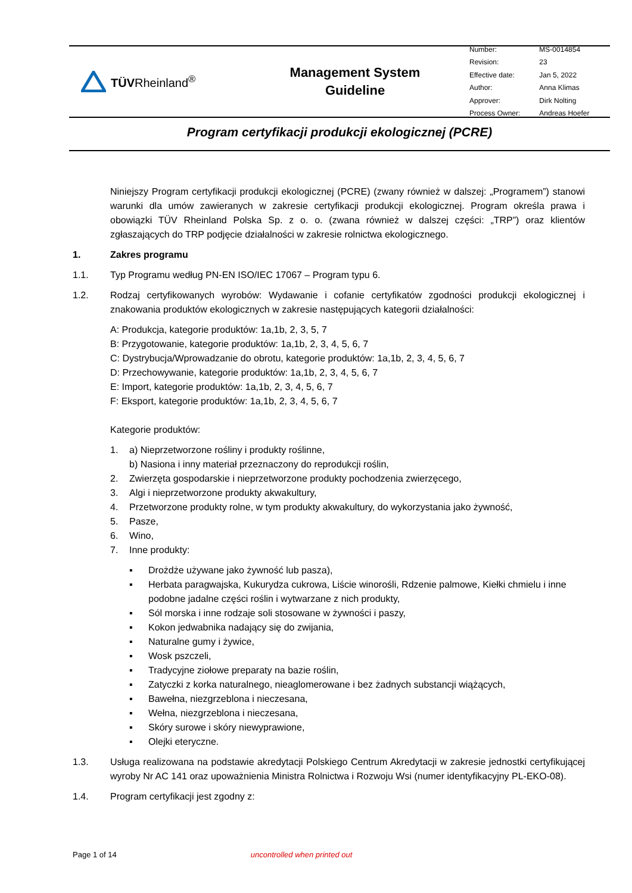TÜVRheinland<sup>®</sup>
Management System
Guideline
| Number: | MS-0014854 |
| Revision: | 23 |
| Effective date: | Jan 5, 2022 |
| Author: | Anna Klimas |
| Approver: | Dirk Nolting |
| Process Owner: | Andreas Hoefer |
Program certyfikacji produkcji ekologicznej (PCRE)
Niniejszy Program certyfikacji produkcji ekologicznej (PCRE) (zwany również w dalszej: „Programem”) stanowi warunki dla umów zawieranych w zakresie certyfikacji produkcji ekologicznej. Program określa prawa i obowiązki TÜV Rheinland Polska Sp. z o. o. (zwana również w dalszej części: „TRP”) oraz klientów zgłaszających do TRP podjęcie działalności w zakresie rolnictwa ekologicznego.
1. Zakres programu
1.1. Typ Programu według PN-EN ISO/IEC 17067 – Program typu 6.
1.2. Rodzaj certyfikowanych wyrobów: Wydawanie i cofanie certyfikatów zgodności produkcji ekologicznej i znakowania produktów ekologicznych w zakresie następujących kategorii działalności:
A: Produkcja, kategorie produktów: 1a,1b, 2, 3, 5, 7
B: Przygotowanie, kategorie produktów: 1a,1b, 2, 3, 4, 5, 6, 7
C: Dystrybucja/Wprowadzanie do obrotu, kategorie produktów: 1a,1b, 2, 3, 4, 5, 6, 7
D: Przechowywanie, kategorie produktów: 1a,1b, 2, 3, 4, 5, 6, 7
E: Import, kategorie produktów: 1a,1b, 2, 3, 4, 5, 6, 7
F: Eksport, kategorie produktów: 1a,1b, 2, 3, 4, 5, 6, 7
Kategorie produktów:
1. a) Nieprzetworzone rośliny i produkty roślinne,
b) Nasiona i inny materiał przeznaczony do reprodukcji roślin,
2. Zwierzęta gospodarskie i nieprzetworzone produkty pochodzenia zwierzęcego,
3. Algi i nieprzetworzone produkty akwakultury,
4. Przetworzone produkty rolne, w tym produkty akwakultury, do wykorzystania jako żywność,
5. Pasze,
6. Wino,
7. Inne produkty:
▪ Drożdże używane jako żywność lub pasza),
▪ Herbata paragwajska, Kukurydza cukrowa, Liście winorośli, Rdzenie palmowe, Kiełki chmielu i inne podobne jadalne części roślin i wytwarzane z nich produkty,
▪ Sól morska i inne rodzaje soli stosowane w żywności i paszy,
▪ Kokon jedwabnika nadający się do zwijania,
▪ Naturalne gumy i żywice,
▪ Wosk pszczeli,
▪ Tradycyjne ziołowe preparaty na bazie roślin,
▪ Zatyczki z korka naturalnego, nieaglomerowane i bez żadnych substancji wiążących,
▪ Bawełna, niezgrzeblona i nieczesana,
▪ Wełna, niezgrzeblona i nieczesana,
▪ Skóry surowe i skóry niewyprawione,
▪ Olejki eteryczne.
1.3. Usługa realizowana na podstawie akredytacji Polskiego Centrum Akredytacji w zakresie jednostki certyfikującej wyroby Nr AC 141 oraz upoważnienia Ministra Rolnictwa i Rozwoju Wsi (numer identyfikacyjny PL-EKO-08).
1.4. Program certyfikacji jest zgodny z:
Page 1 of 14 uncontrolled when printed out